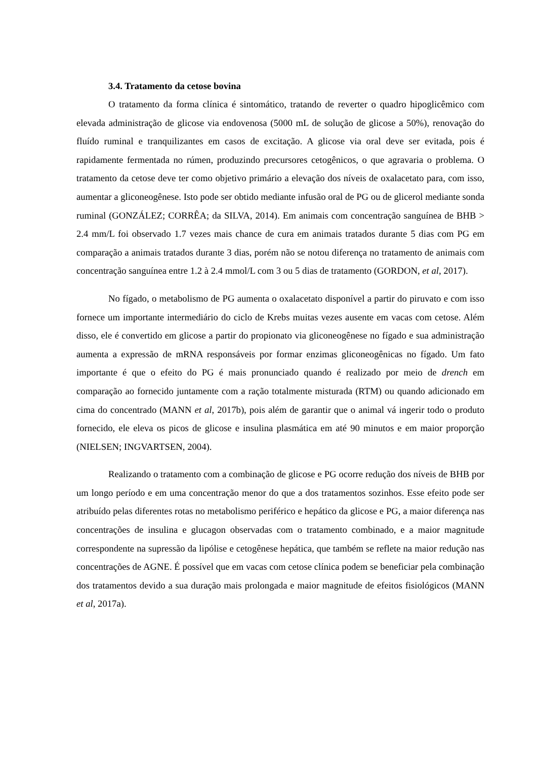3.4. Tratamento da cetose bovina
O tratamento da forma clínica é sintomático, tratando de reverter o quadro hipoglicêmico com elevada administração de glicose via endovenosa (5000 mL de solução de glicose a 50%), renovação do fluído ruminal e tranquilizantes em casos de excitação. A glicose via oral deve ser evitada, pois é rapidamente fermentada no rúmen, produzindo precursores cetogênicos, o que agravaria o problema. O tratamento da cetose deve ter como objetivo primário a elevação dos níveis de oxalacetato para, com isso, aumentar a gliconeogênese. Isto pode ser obtido mediante infusão oral de PG ou de glicerol mediante sonda ruminal (GONZÁLEZ; CORRÊA; da SILVA, 2014). Em animais com concentração sanguínea de BHB > 2.4 mm/L foi observado 1.7 vezes mais chance de cura em animais tratados durante 5 dias com PG em comparação a animais tratados durante 3 dias, porém não se notou diferença no tratamento de animais com concentração sanguínea entre 1.2 à 2.4 mmol/L com 3 ou 5 dias de tratamento (GORDON, et al, 2017).
No fígado, o metabolismo de PG aumenta o oxalacetato disponível a partir do piruvato e com isso fornece um importante intermediário do ciclo de Krebs muitas vezes ausente em vacas com cetose. Além disso, ele é convertido em glicose a partir do propionato via gliconeogênese no fígado e sua administração aumenta a expressão de mRNA responsáveis por formar enzimas gliconeogênicas no fígado. Um fato importante é que o efeito do PG é mais pronunciado quando é realizado por meio de drench em comparação ao fornecido juntamente com a ração totalmente misturada (RTM) ou quando adicionado em cima do concentrado (MANN et al, 2017b), pois além de garantir que o animal vá ingerir todo o produto fornecido, ele eleva os picos de glicose e insulina plasmática em até 90 minutos e em maior proporção (NIELSEN; INGVARTSEN, 2004).
Realizando o tratamento com a combinação de glicose e PG ocorre redução dos níveis de BHB por um longo período e em uma concentração menor do que a dos tratamentos sozinhos. Esse efeito pode ser atribuído pelas diferentes rotas no metabolismo periférico e hepático da glicose e PG, a maior diferença nas concentrações de insulina e glucagon observadas com o tratamento combinado, e a maior magnitude correspondente na supressão da lipólise e cetogênese hepática, que também se reflete na maior redução nas concentrações de AGNE. É possível que em vacas com cetose clínica podem se beneficiar pela combinação dos tratamentos devido a sua duração mais prolongada e maior magnitude de efeitos fisiológicos (MANN et al, 2017a).